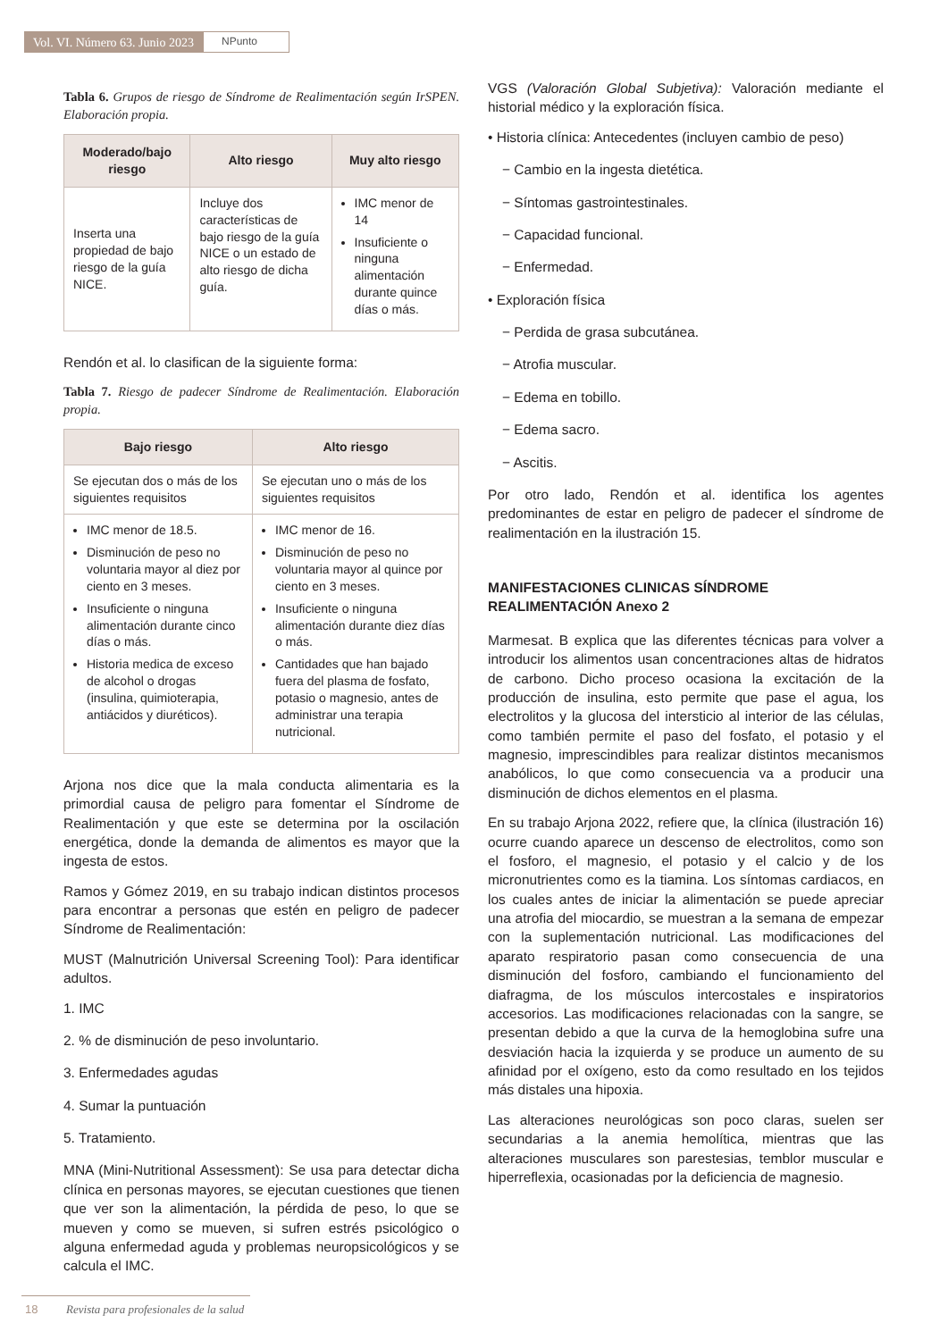Vol. VI. Número 63. Junio 2023
NPunto
Tabla 6. Grupos de riesgo de Síndrome de Realimentación según IrSPEN. Elaboración propia.
| Moderado/bajo riesgo | Alto riesgo | Muy alto riesgo |
| --- | --- | --- |
| Inserta una propiedad de bajo riesgo de la guía NICE. | Incluye dos características de bajo riesgo de la guía NICE o un estado de alto riesgo de dicha guía. | IMC menor de 14 Insuficiente o ninguna alimentación durante quince días o más. |
Rendón et al. lo clasifican de la siguiente forma:
Tabla 7. Riesgo de padecer Síndrome de Realimentación. Elaboración propia.
| Bajo riesgo | Alto riesgo |
| --- | --- |
| Se ejecutan dos o más de los siguientes requisitos | Se ejecutan uno o más de los siguientes requisitos |
| IMC menor de 18.5. Disminución de peso no voluntaria mayor al diez por ciento en 3 meses. Insuficiente o ninguna alimentación durante cinco días o más. Historia medica de exceso de alcohol o drogas (insulina, quimioterapia, antiácidos y diuréticos). | IMC menor de 16. Disminución de peso no voluntaria mayor al quince por ciento en 3 meses. Insuficiente o ninguna alimentación durante diez días o más. Cantidades que han bajado fuera del plasma de fosfato, potasio o magnesio, antes de administrar una terapia nutricional. |
Arjona nos dice que la mala conducta alimentaria es la primordial causa de peligro para fomentar el Síndrome de Realimentación y que este se determina por la oscilación energética, donde la demanda de alimentos es mayor que la ingesta de estos.
Ramos y Gómez 2019, en su trabajo indican distintos procesos para encontrar a personas que estén en peligro de padecer Síndrome de Realimentación:
MUST (Malnutrición Universal Screening Tool): Para identificar adultos.
1. IMC
2. % de disminución de peso involuntario.
3. Enfermedades agudas
4. Sumar la puntuación
5. Tratamiento.
MNA (Mini-Nutritional Assessment): Se usa para detectar dicha clínica en personas mayores, se ejecutan cuestiones que tienen que ver son la alimentación, la pérdida de peso, lo que se mueven y como se mueven, si sufren estrés psicológico o alguna enfermedad aguda y problemas neuropsicológicos y se calcula el IMC.
VGS (Valoración Global Subjetiva): Valoración mediante el historial médico y la exploración física.
• Historia clínica: Antecedentes (incluyen cambio de peso)
− Cambio en la ingesta dietética.
− Síntomas gastrointestinales.
− Capacidad funcional.
− Enfermedad.
• Exploración física
− Perdida de grasa subcutánea.
− Atrofia muscular.
− Edema en tobillo.
− Edema sacro.
− Ascitis.
Por otro lado, Rendón et al. identifica los agentes predominantes de estar en peligro de padecer el síndrome de realimentación en la ilustración 15.
MANIFESTACIONES CLINICAS SÍNDROME REALIMENTACIÓN Anexo 2
Marmesat. B explica que las diferentes técnicas para volver a introducir los alimentos usan concentraciones altas de hidratos de carbono. Dicho proceso ocasiona la excitación de la producción de insulina, esto permite que pase el agua, los electrolitos y la glucosa del intersticio al interior de las células, como también permite el paso del fosfato, el potasio y el magnesio, imprescindibles para realizar distintos mecanismos anabólicos, lo que como consecuencia va a producir una disminución de dichos elementos en el plasma.
En su trabajo Arjona 2022, refiere que, la clínica (ilustración 16) ocurre cuando aparece un descenso de electrolitos, como son el fosforo, el magnesio, el potasio y el calcio y de los micronutrientes como es la tiamina. Los síntomas cardiacos, en los cuales antes de iniciar la alimentación se puede apreciar una atrofia del miocardio, se muestran a la semana de empezar con la suplementación nutricional. Las modificaciones del aparato respiratorio pasan como consecuencia de una disminución del fosforo, cambiando el funcionamiento del diafragma, de los músculos intercostales e inspiratorios accesorios. Las modificaciones relacionadas con la sangre, se presentan debido a que la curva de la hemoglobina sufre una desviación hacia la izquierda y se produce un aumento de su afinidad por el oxígeno, esto da como resultado en los tejidos más distales una hipoxia.
Las alteraciones neurológicas son poco claras, suelen ser secundarias a la anemia hemolítica, mientras que las alteraciones musculares son parestesias, temblor muscular e hiperreflexia, ocasionadas por la deficiencia de magnesio.
18 Revista para profesionales de la salud